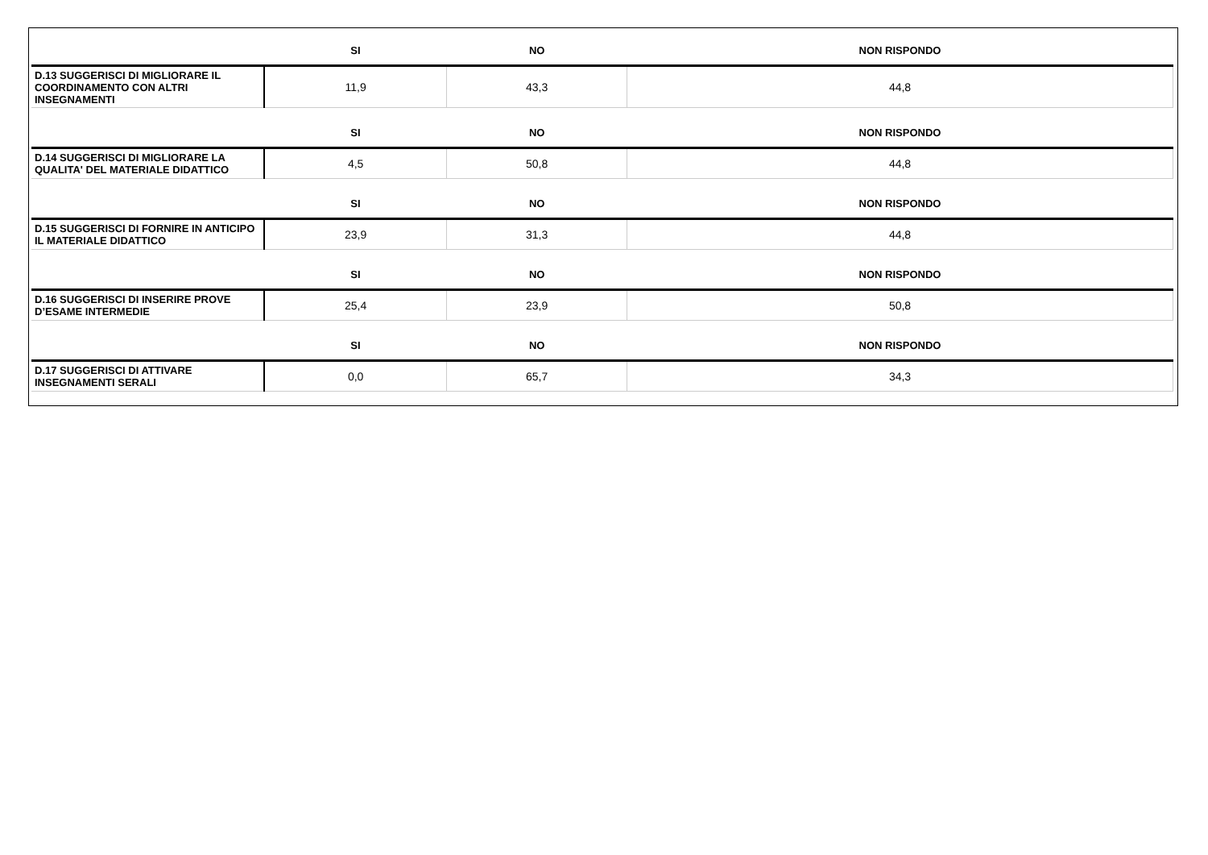| | SI | NO | NON RISPONDO |
| --- | --- | --- | --- |
| D.13 SUGGERISCI DI MIGLIORARE IL COORDINAMENTO CON ALTRI INSEGNAMENTI | 11,9 | 43,3 | 44,8 |
| | SI | NO | NON RISPONDO |
| D.14 SUGGERISCI DI MIGLIORARE LA QUALITA' DEL MATERIALE DIDATTICO | 4,5 | 50,8 | 44,8 |
| | SI | NO | NON RISPONDO |
| D.15 SUGGERISCI DI FORNIRE IN ANTICIPO IL MATERIALE DIDATTICO | 23,9 | 31,3 | 44,8 |
| | SI | NO | NON RISPONDO |
| D.16 SUGGERISCI DI INSERIRE PROVE D’ESAME INTERMEDIE | 25,4 | 23,9 | 50,8 |
| | SI | NO | NON RISPONDO |
| D.17 SUGGERISCI DI ATTIVARE INSEGNAMENTI SERALI | 0,0 | 65,7 | 34,3 |